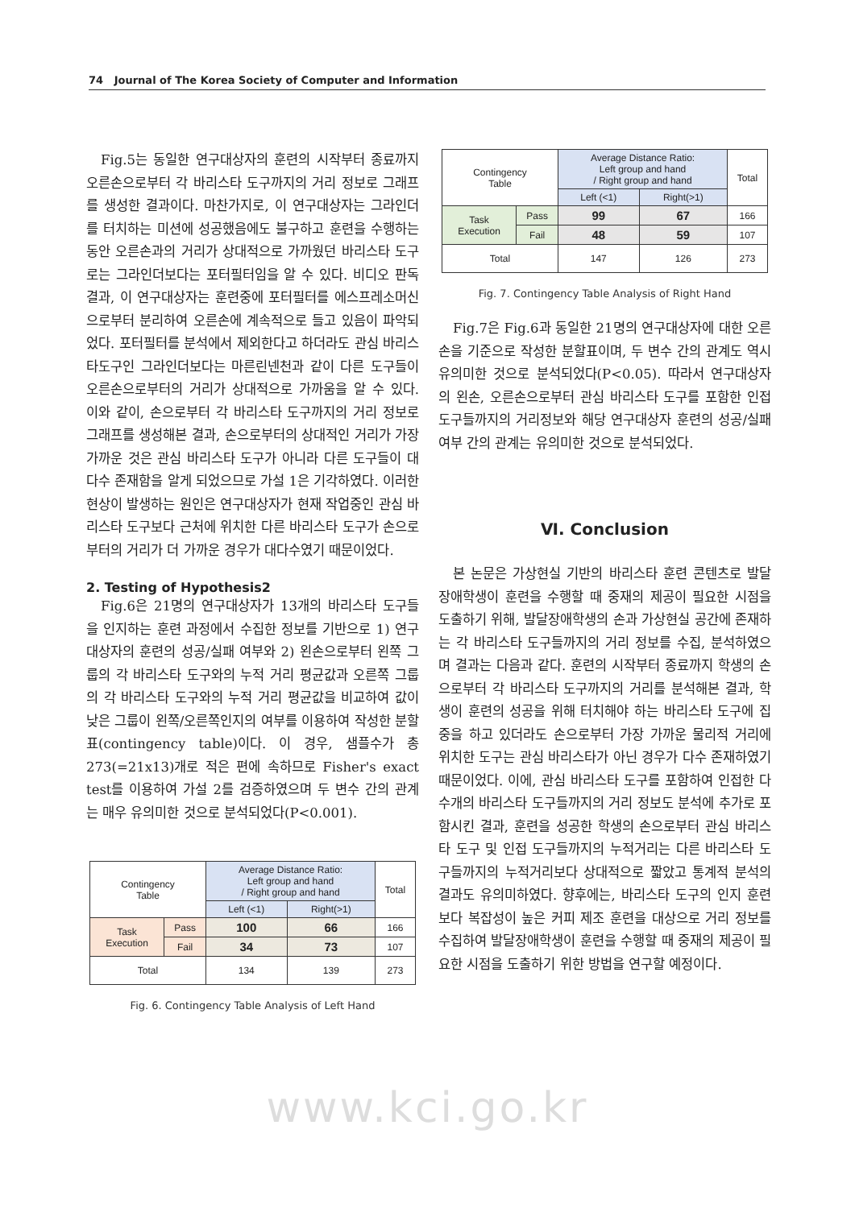74 Journal of The Korea Society of Computer and Information
Fig.5는 동일한 연구대상자의 훈련의 시작부터 종료까지 오른손으로부터 각 바리스타 도구까지의 거리 정보로 그래프를 생성한 결과이다. 마찬가지로, 이 연구대상자는 그라인더를 터치하는 미션에 성공했음에도 불구하고 훈련을 수행하는 동안 오른손과의 거리가 상대적으로 가까웠던 바리스타 도구로는 그라인더보다는 포터필터임을 알 수 있다. 비디오 판독결과, 이 연구대상자는 훈련중에 포터필터를 에스프레소머신으로부터 분리하여 오른손에 계속적으로 들고 있음이 파악되었다. 포터필터를 분석에서 제외한다고 하더라도 관심 바리스타도구인 그라인더보다는 마른린넨천과 같이 다른 도구들이 오른손으로부터의 거리가 상대적으로 가까움을 알 수 있다. 이와 같이, 손으로부터 각 바리스타 도구까지의 거리 정보로 그래프를 생성해본 결과, 손으로부터의 상대적인 거리가 가장 가까운 것은 관심 바리스타 도구가 아니라 다른 도구들이 대다수 존재함을 알게 되었으므로 가설 1은 기각하였다. 이러한 현상이 발생하는 원인은 연구대상자가 현재 작업중인 관심 바리스타 도구보다 근처에 위치한 다른 바리스타 도구가 손으로부터의 거리가 더 가까운 경우가 대다수였기 때문이었다.
2. Testing of Hypothesis2
Fig.6은 21명의 연구대상자가 13개의 바리스타 도구들을 인지하는 훈련 과정에서 수집한 정보를 기반으로 1) 연구대상자의 훈련의 성공/실패 여부와 2) 왼손으로부터 왼쪽 그룹의 각 바리스타 도구와의 누적 거리 평균값과 오른쪽 그룹의 각 바리스타 도구와의 누적 거리 평균값을 비교하여 값이 낮은 그룹이 왼쪽/오른쪽인지의 여부를 이용하여 작성한 분할표(contingency table)이다. 이 경우, 샘플수가 총 273(=21x13)개로 적은 편에 속하므로 Fisher's exact test를 이용하여 가설 2를 검증하였으며 두 변수 간의 관계는 매우 유의미한 것으로 분석되었다(P<0.001).
| Contingency Table | | Average Distance Ratio: Left group and hand / Right group and hand | | Total |
| | | Left (<1) | Right(>1) | |
| Task Execution | Pass | 100 | 66 | 166 |
| | Fail | 34 | 73 | 107 |
| Total | | 134 | 139 | 273 |
Fig. 6. Contingency Table Analysis of Left Hand
| Contingency Table | | Average Distance Ratio: Left group and hand / Right group and hand | | Total |
| | | Left (<1) | Right(>1) | |
| Task Execution | Pass | 99 | 67 | 166 |
| | Fail | 48 | 59 | 107 |
| Total | | 147 | 126 | 273 |
Fig. 7. Contingency Table Analysis of Right Hand
Fig.7은 Fig.6과 동일한 21명의 연구대상자에 대한 오른손을 기준으로 작성한 분할표이며, 두 변수 간의 관계도 역시 유의미한 것으로 분석되었다(P<0.05). 따라서 연구대상자의 왼손, 오른손으로부터 관심 바리스타 도구를 포함한 인접 도구들까지의 거리정보와 해당 연구대상자 훈련의 성공/실패 여부 간의 관계는 유의미한 것으로 분석되었다.
Ⅵ. Conclusion
본 논문은 가상현실 기반의 바리스타 훈련 콘텐츠로 발달장애학생이 훈련을 수행할 때 중재의 제공이 필요한 시점을 도출하기 위해, 발달장애학생의 손과 가상현실 공간에 존재하는 각 바리스타 도구들까지의 거리 정보를 수집, 분석하였으며 결과는 다음과 같다. 훈련의 시작부터 종료까지 학생의 손으로부터 각 바리스타 도구까지의 거리를 분석해본 결과, 학생이 훈련의 성공을 위해 터치해야 하는 바리스타 도구에 집중을 하고 있더라도 손으로부터 가장 가까운 물리적 거리에 위치한 도구는 관심 바리스타가 아닌 경우가 다수 존재하였기 때문이었다. 이에, 관심 바리스타 도구를 포함하여 인접한 다수개의 바리스타 도구들까지의 거리 정보도 분석에 추가로 포함시킨 결과, 훈련을 성공한 학생의 손으로부터 관심 바리스타 도구 및 인접 도구들까지의 누적거리는 다른 바리스타 도구들까지의 누적거리보다 상대적으로 짧았고 통계적 분석의 결과도 유의미하였다. 향후에는, 바리스타 도구의 인지 훈련보다 복잡성이 높은 커피 제조 훈련을 대상으로 거리 정보를 수집하여 발달장애학생이 훈련을 수행할 때 중재의 제공이 필요한 시점을 도출하기 위한 방법을 연구할 예정이다.
www.kci.go.kr